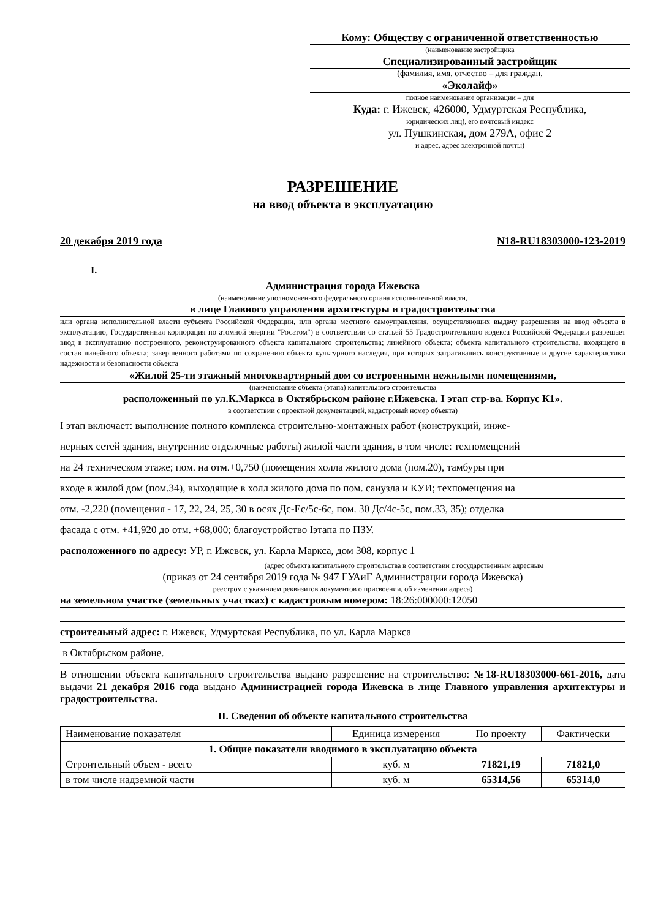Кому: Обществу с ограниченной ответственностью
(наименование застройщика
Специализированный застройщик
(фамилия, имя, отчество – для граждан,
«Эколайф»
полное наименование организации – для
Куда: г. Ижевск, 426000, Удмуртская Республика,
юридических лиц), его почтовый индекс
ул. Пушкинская, дом 279А, офис 2
и адрес, адрес электронной почты)
РАЗРЕШЕНИЕ
на ввод объекта в эксплуатацию
20 декабря 2019 года N18-RU18303000-123-2019
I.
Администрация города Ижевска
(наименование уполномоченного федерального органа исполнительной власти,
в лице Главного управления архитектуры и градостроительства
или органа исполнительной власти субъекта Российской Федерации, или органа местного самоуправления, осуществляющих выдачу разрешения на ввод объекта в эксплуатацию, Государственная корпорация по атомной энергии "Росатом") в соответствии со статьей 55 Градостроительного кодекса Российской Федерации разрешает ввод в эксплуатацию построенного, реконструированного объекта капитального строительства; линейного объекта; объекта капитального строительства, входящего в состав линейного объекта; завершенного работами по сохранению объекта культурного наследия, при которых затрагивались конструктивные и другие характеристики надежности и безопасности объекта
«Жилой 25-ти этажный многоквартирный дом со встроенными нежилыми помещениями,
(наименование объекта (этапа) капитального строительства
расположенный по ул.К.Маркса в Октябрьском районе г.Ижевска. I этап стр-ва. Корпус К1».
в соответствии с проектной документацией, кадастровый номер объекта)
I этап включает: выполнение полного комплекса строительно-монтажных работ (конструкций, инже-
нерных сетей здания, внутренние отделочные работы) жилой части здания, в том числе: техпомещений
на 24 техническом этаже; пом. на отм.+0,750 (помещения холла жилого дома (пом.20), тамбуры при
входе в жилой дом (пом.34), выходящие в холл жилого дома по пом. санузла и КУИ; техпомещения на
отм. -2,220 (помещения - 17, 22, 24, 25, 30 в осях Дс-Ес/5с-6с, пом. 30 Дс/4с-5с, пом.33, 35); отделка
фасада с отм. +41,920 до отм. +68,000; благоустройство Iэтапа по ПЗУ.
расположенного по адресу: УР, г. Ижевск, ул. Карла Маркса, дом 308, корпус 1
(адрес объекта капитального строительства в соответствии с государственным адресным
(приказ от 24 сентября 2019 года № 947 ГУАиГ Администрации города Ижевска)
реестром с указанием реквизитов документов о присвоении, об изменении адреса)
на земельном участке (земельных участках) с кадастровым номером: 18:26:000000:12050
строительный адрес: г. Ижевск, Удмуртская Республика, по ул. Карла Маркса
в Октябрьском районе.
В отношении объекта капитального строительства выдано разрешение на строительство: №18-RU18303000-661-2016, дата выдачи 21 декабря 2016 года выдано Администрацией города Ижевска в лице Главного управления архитектуры и градостроительства.
II. Сведения об объекте капитального строительства
| Наименование показателя | Единица измерения | По проекту | Фактически |
| --- | --- | --- | --- |
| 1. Общие показатели вводимого в эксплуатацию объекта | | | |
| Строительный объем - всего | куб. м | 71821,19 | 71821,0 |
| в том числе надземной части | куб. м | 65314,56 | 65314,0 |